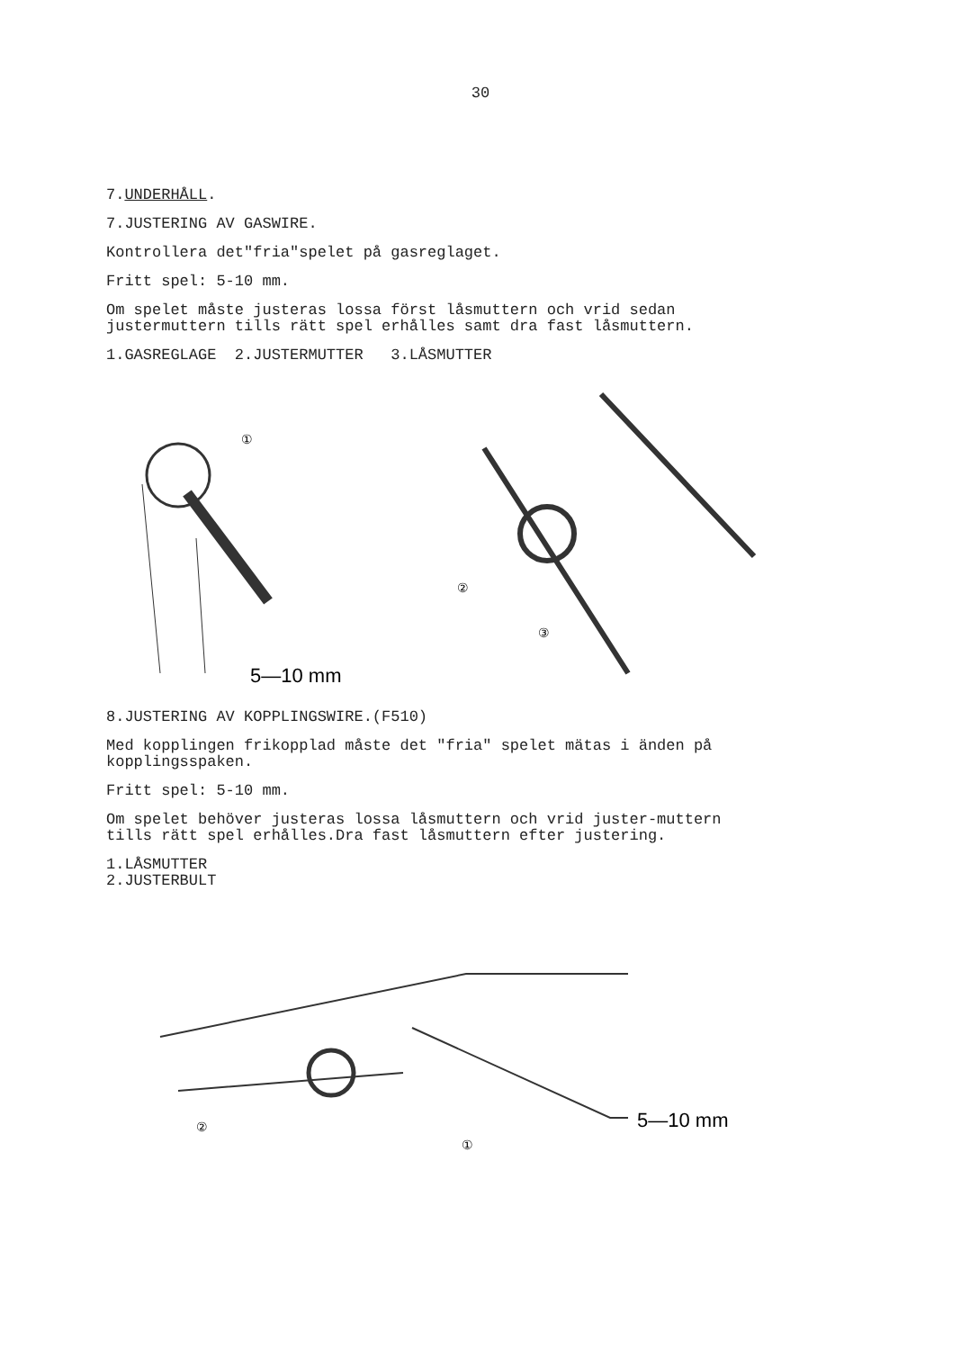30
7.UNDERHÅLL.
7.JUSTERING AV GASWIRE.
Kontrollera det"fria"spelet på gasreglaget.
Fritt spel: 5-10 mm.
Om spelet måste justeras lossa först låsmuttern och vrid sedan justermuttern tills rätt spel erhålles samt dra fast låsmuttern.
1.GASREGLAGE 2.JUSTERMUTTER 3.LÅSMUTTER
①
5—10 mm
②
③
8.JUSTERING AV KOPPLINGSWIRE.(F510)
Med kopplingen frikopplad måste det "fria" spelet mätas i änden på kopplingsspaken.
Fritt spel: 5-10 mm.
Om spelet behöver justeras lossa låsmuttern och vrid juster-muttern tills rätt spel erhålles.Dra fast låsmuttern efter justering.
1.LÅSMUTTER
2.JUSTERBULT
②
①
5—10 mm